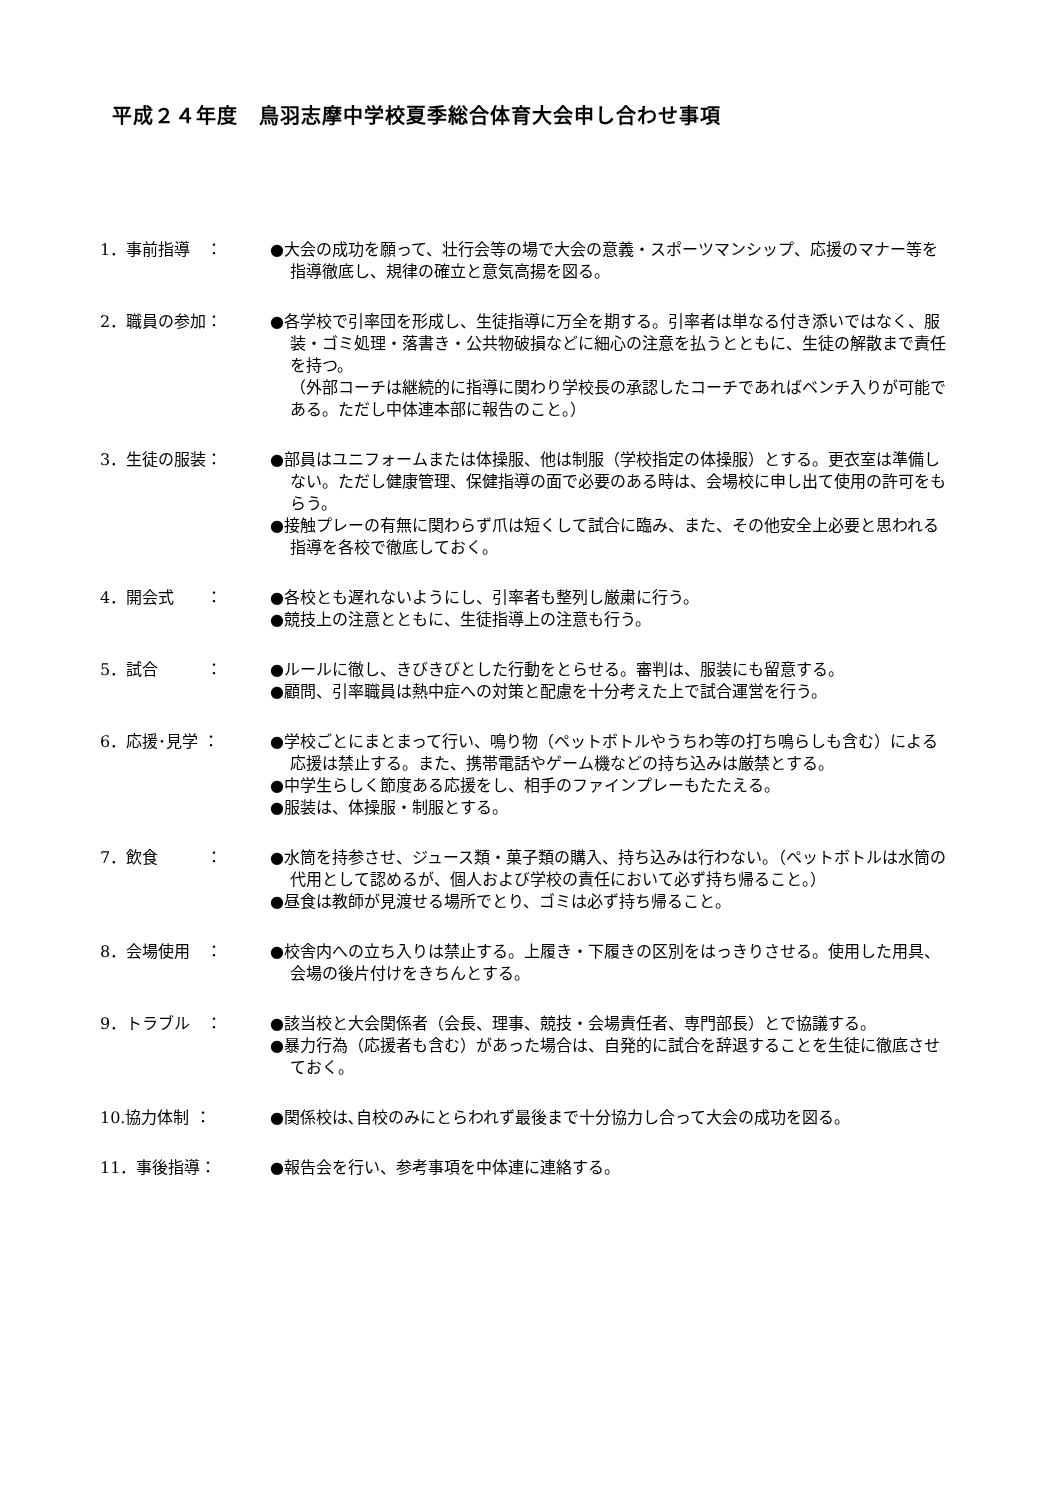平成２４年度　鳥羽志摩中学校夏季総合体育大会申し合わせ事項
1．事前指導　： ●大会の成功を願って、壮行会等の場で大会の意義・スポーツマンシップ、応援のマナー等を指導徹底し、規律の確立と意気高揚を図る。
2．職員の参加： ●各学校で引率団を形成し、生徒指導に万全を期する。引率者は単なる付き添いではなく、服装・ゴミ処理・落書き・公共物破損などに細心の注意を払うとともに、生徒の解散まで責任を持つ。
（外部コーチは継続的に指導に関わり学校長の承認したコーチであればベンチ入りが可能である。ただし中体連本部に報告のこと。）
3．生徒の服装： ●部員はユニフォームまたは体操服、他は制服（学校指定の体操服）とする。更衣室は準備しない。ただし健康管理、保健指導の面で必要のある時は、会場校に申し出て使用の許可をもらう。
●接触プレーの有無に関わらず爪は短くして試合に臨み、また、その他安全上必要と思われる指導を各校で徹底しておく。
4．開会式　　： ●各校とも遅れないようにし、引率者も整列し厳粛に行う。
●競技上の注意とともに、生徒指導上の注意も行う。
5．試合　　　： ●ルールに徹し、きびきびとした行動をとらせる。審判は、服装にも留意する。
●顧問、引率職員は熱中症への対策と配慮を十分考えた上で試合運営を行う。
6．応援･見学 ： ●学校ごとにまとまって行い、鳴り物（ペットボトルやうちわ等の打ち鳴らしも含む）による応援は禁止する。また、携帯電話やゲーム機などの持ち込みは厳禁とする。
●中学生らしく節度ある応援をし、相手のファインプレーもたたえる。
●服装は、体操服・制服とする。
7．飲食　　　： ●水筒を持参させ、ジュース類・菓子類の購入、持ち込みは行わない。（ペットボトルは水筒の代用として認めるが、個人および学校の責任において必ず持ち帰ること。）
●昼食は教師が見渡せる場所でとり、ゴミは必ず持ち帰ること。
8．会場使用　： ●校舎内への立ち入りは禁止する。上履き・下履きの区別をはっきりさせる。使用した用具、会場の後片付けをきちんとする。
9．トラブル　： ●該当校と大会関係者（会長、理事、競技・会場責任者、専門部長）とで協議する。
●暴力行為（応援者も含む）があった場合は、自発的に試合を辞退することを生徒に徹底させておく。
10.協力体制 ： ●関係校は､自校のみにとらわれず最後まで十分協力し合って大会の成功を図る。
11．事後指導： ●報告会を行い、参考事項を中体連に連絡する。